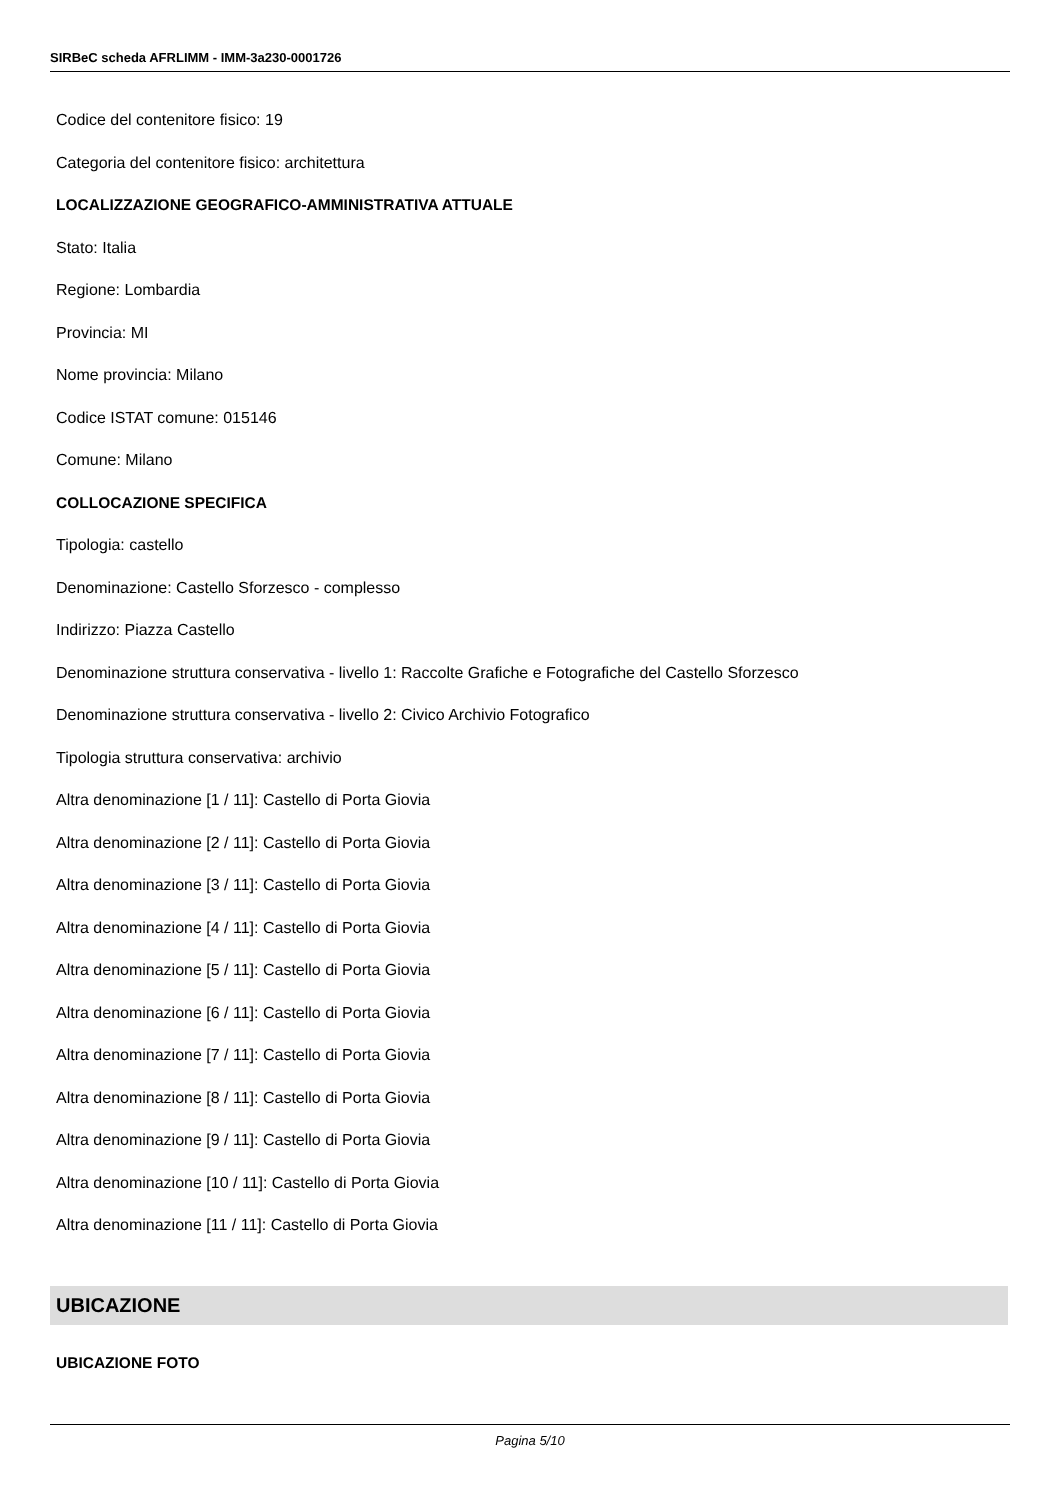SIRBeC scheda AFRLIMM - IMM-3a230-0001726
Codice del contenitore fisico: 19
Categoria del contenitore fisico: architettura
LOCALIZZAZIONE GEOGRAFICO-AMMINISTRATIVA ATTUALE
Stato: Italia
Regione: Lombardia
Provincia: MI
Nome provincia: Milano
Codice ISTAT comune: 015146
Comune: Milano
COLLOCAZIONE SPECIFICA
Tipologia: castello
Denominazione: Castello Sforzesco - complesso
Indirizzo: Piazza Castello
Denominazione struttura conservativa - livello 1: Raccolte Grafiche e Fotografiche del Castello Sforzesco
Denominazione struttura conservativa - livello 2: Civico Archivio Fotografico
Tipologia struttura conservativa: archivio
Altra denominazione [1 / 11]: Castello di Porta Giovia
Altra denominazione [2 / 11]: Castello di Porta Giovia
Altra denominazione [3 / 11]: Castello di Porta Giovia
Altra denominazione [4 / 11]: Castello di Porta Giovia
Altra denominazione [5 / 11]: Castello di Porta Giovia
Altra denominazione [6 / 11]: Castello di Porta Giovia
Altra denominazione [7 / 11]: Castello di Porta Giovia
Altra denominazione [8 / 11]: Castello di Porta Giovia
Altra denominazione [9 / 11]: Castello di Porta Giovia
Altra denominazione [10 / 11]: Castello di Porta Giovia
Altra denominazione [11 / 11]: Castello di Porta Giovia
UBICAZIONE
UBICAZIONE FOTO
Pagina 5/10